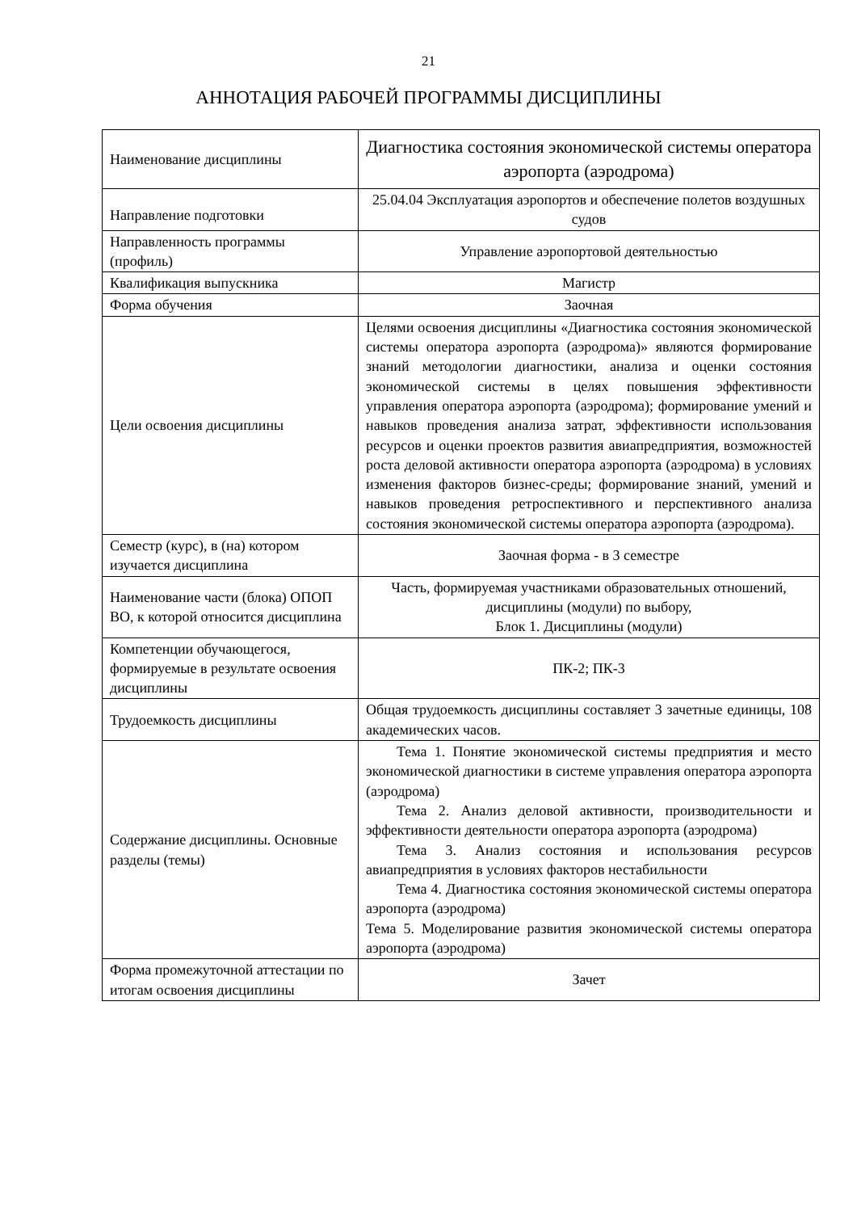21
АННОТАЦИЯ РАБОЧЕЙ ПРОГРАММЫ ДИСЦИПЛИНЫ
| Наименование дисциплины | Диагностика состояния экономической системы оператора аэропорта (аэродрома) |
| Направление подготовки | 25.04.04 Эксплуатация аэропортов и обеспечение полетов воздушных судов |
| Направленность программы (профиль) | Управление аэропортовой деятельностью |
| Квалификация выпускника | Магистр |
| Форма обучения | Заочная |
| Цели освоения дисциплины | Целями освоения дисциплины «Диагностика состояния экономической системы оператора аэропорта (аэродрома)» являются формирование знаний методологии диагностики, анализа и оценки состояния экономической системы в целях повышения эффективности управления оператора аэропорта (аэродрома); формирование умений и навыков проведения анализа затрат, эффективности использования ресурсов и оценки проектов развития авиапредприятия, возможностей роста деловой активности оператора аэропорта (аэродрома) в условиях изменения факторов бизнес-среды; формирование знаний, умений и навыков проведения ретроспективного и перспективного анализа состояния экономической системы оператора аэропорта (аэродрома). |
| Семестр (курс), в (на) котором изучается дисциплина | Заочная форма - в 3 семестре |
| Наименование части (блока) ОПОП ВО, к которой относится дисциплина | Часть, формируемая участниками образовательных отношений, дисциплины (модули) по выбору, Блок 1. Дисциплины (модули) |
| Компетенции обучающегося, формируемые в результате освоения дисциплины | ПК-2; ПК-3 |
| Трудоемкость дисциплины | Общая трудоемкость дисциплины составляет 3 зачетные единицы, 108 академических часов. |
| Содержание дисциплины. Основные разделы (темы) | Тема 1. Понятие экономической системы предприятия и место экономической диагностики в системе управления оператора аэропорта (аэродрома) Тема 2. Анализ деловой активности, производительности и эффективности деятельности оператора аэропорта (аэродрома) Тема 3. Анализ состояния и использования ресурсов авиапредприятия в условиях факторов нестабильности Тема 4. Диагностика состояния экономической системы оператора аэропорта (аэродрома) Тема 5. Моделирование развития экономической системы оператора аэропорта (аэродрома) |
| Форма промежуточной аттестации по итогам освоения дисциплины | Зачет |